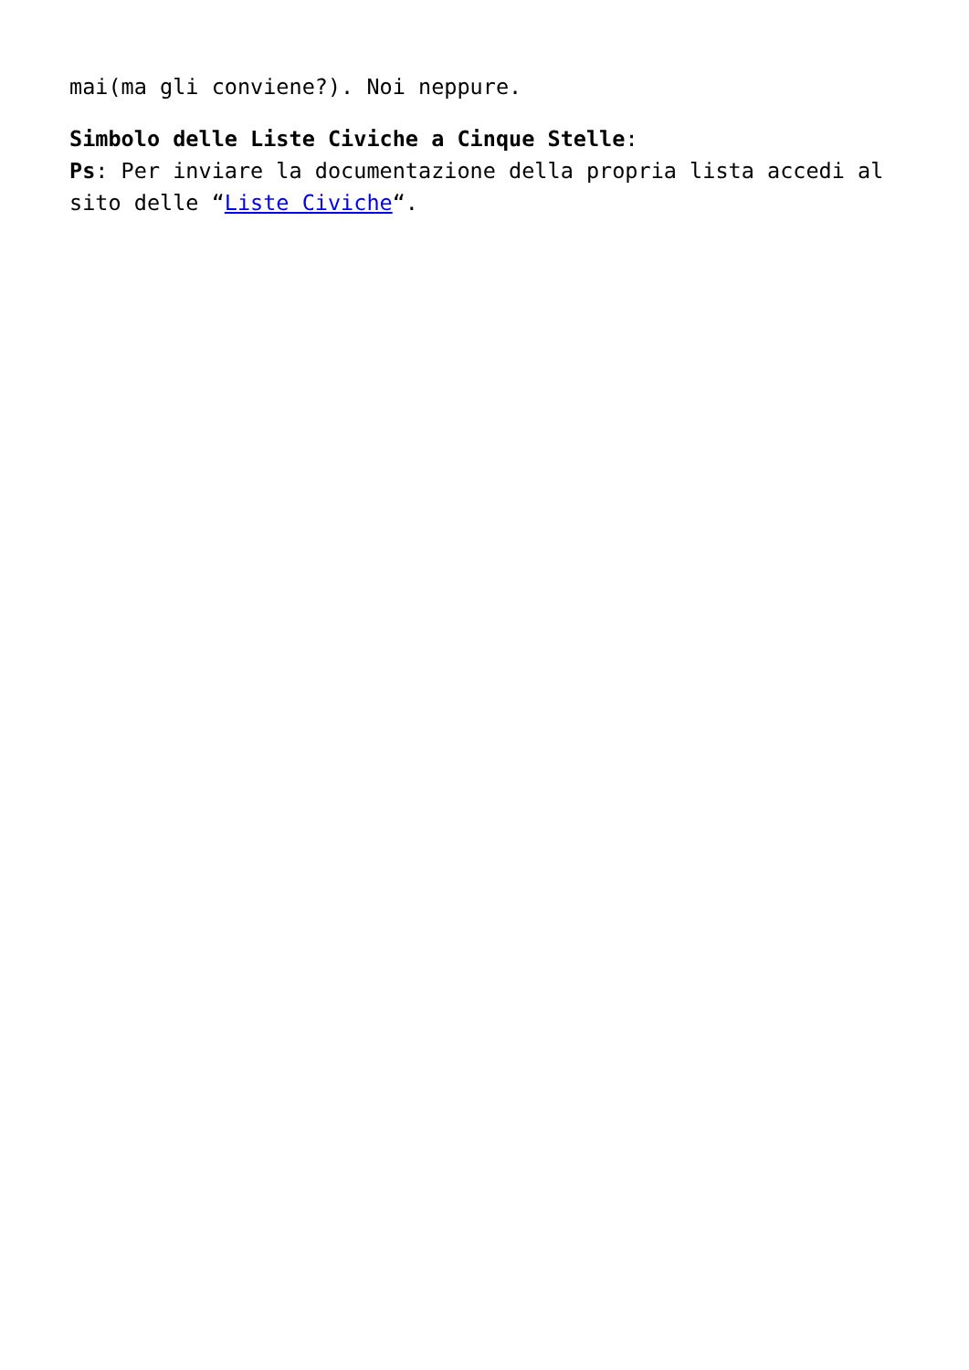mai(ma gli conviene?). Noi neppure.
Simbolo delle Liste Civiche a Cinque Stelle:
Ps: Per inviare la documentazione della propria lista accedi al sito delle “Liste Civiche“.